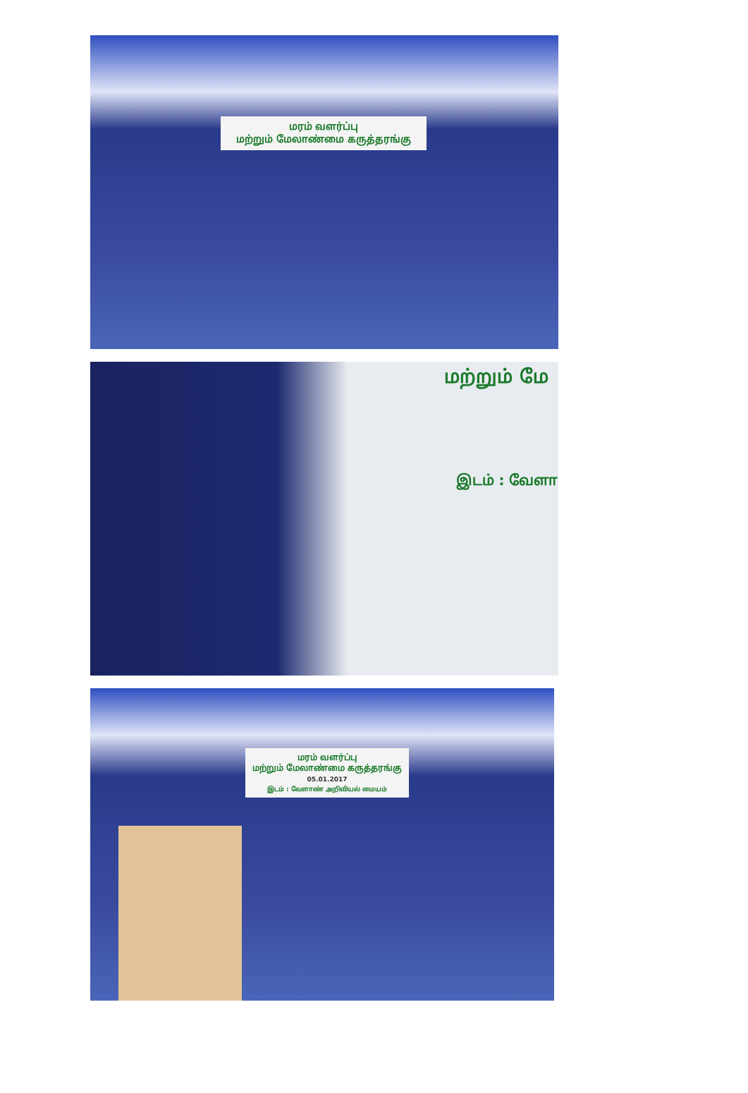மரம் வளர்ப்பு
மற்றும் மேலாண்மை கருத்தரங்கு
மற்றும் மே
இடம் : வேளா
மரம் வளர்ப்பு
மற்றும் மேலாண்மை கருத்தரங்கு
05.01.2017
இடம் : வேளாண் அறிவியல் மையம்